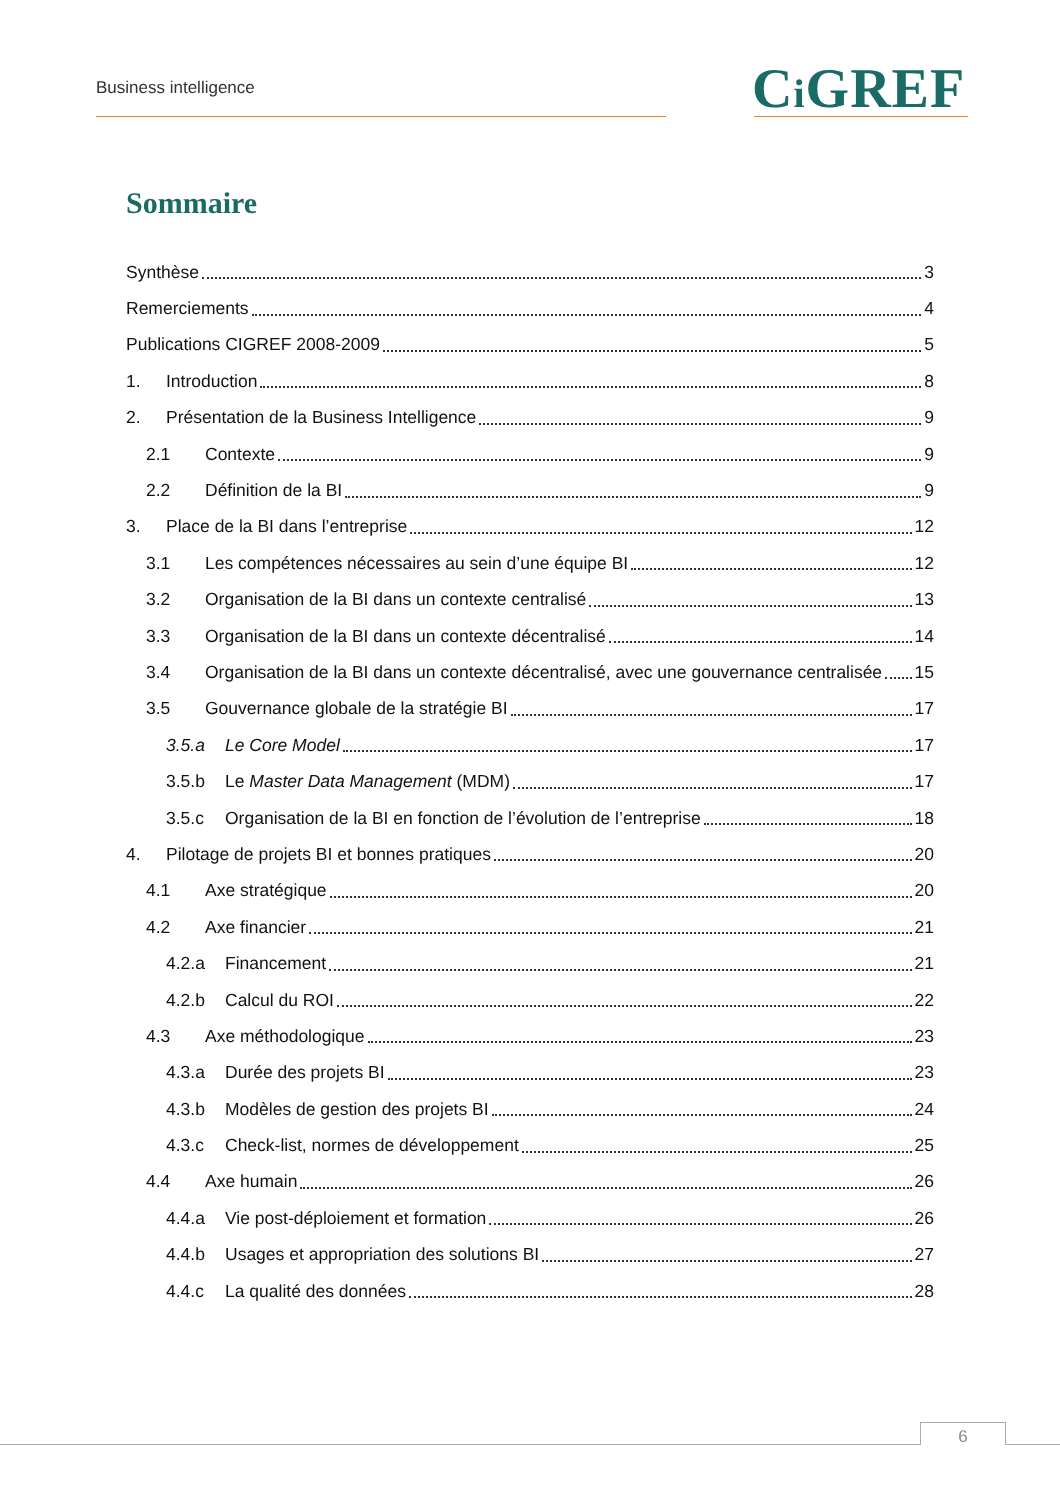Business intelligence Ci GREF
Sommaire
Synthèse 3
Remerciements 4
Publications CIGREF 2008-2009 5
1. Introduction 8
2. Présentation de la Business Intelligence 9
2.1 Contexte 9
2.2 Définition de la BI 9
3. Place de la BI dans l’entreprise 12
3.1 Les compétences nécessaires au sein d’une équipe BI 12
3.2 Organisation de la BI dans un contexte centralisé 13
3.3 Organisation de la BI dans un contexte décentralisé 14
3.4 Organisation de la BI dans un contexte décentralisé, avec une gouvernance centralisée 15
3.5 Gouvernance globale de la stratégie BI 17
3.5.a Le Core Model 17
3.5.b Le Master Data Management (MDM) 17
3.5.c Organisation de la BI en fonction de l’évolution de l’entreprise 18
4. Pilotage de projets BI et bonnes pratiques 20
4.1 Axe stratégique 20
4.2 Axe financier 21
4.2.a Financement 21
4.2.b Calcul du ROI 22
4.3 Axe méthodologique 23
4.3.a Durée des projets BI 23
4.3.b Modèles de gestion des projets BI 24
4.3.c Check-list, normes de développement 25
4.4 Axe humain 26
4.4.a Vie post-déploiement et formation 26
4.4.b Usages et appropriation des solutions BI 27
4.4.c La qualité des données 28
6